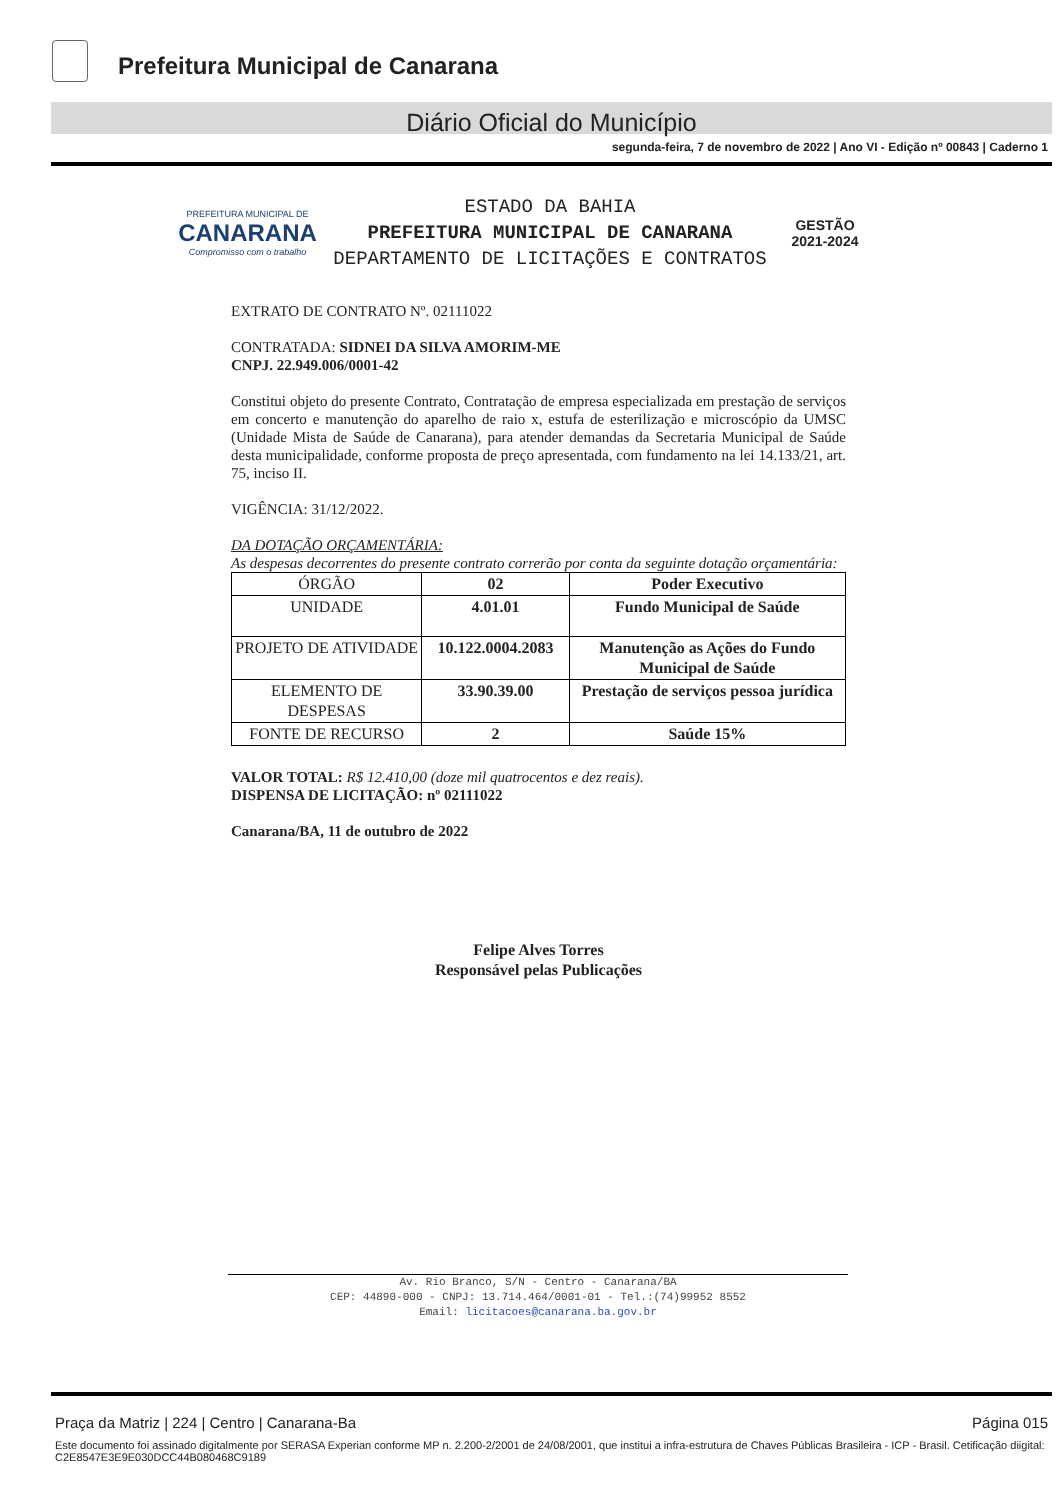Prefeitura Municipal de Canarana
Diário Oficial do Município
segunda-feira, 7 de novembro de 2022 | Ano VI - Edição nº 00843 | Caderno 1
PREFEITURA MUNICIPAL DE
CANARANA
Compromisso com o trabalho
ESTADO DA BAHIA
PREFEITURA MUNICIPAL DE CANARANA
DEPARTAMENTO DE LICITAÇÕES E CONTRATOS
GESTÃO
2021-2024
EXTRATO DE CONTRATO Nº. 02111022
CONTRATADA: SIDNEI DA SILVA AMORIM-ME
CNPJ. 22.949.006/0001-42
Constitui objeto do presente Contrato, Contratação de empresa especializada em prestação de serviços em concerto e manutenção do aparelho de raio x, estufa de esterilização e microscópio da UMSC (Unidade Mista de Saúde de Canarana), para atender demandas da Secretaria Municipal de Saúde desta municipalidade, conforme proposta de preço apresentada, com fundamento na lei 14.133/21, art. 75, inciso II.
VIGÊNCIA: 31/12/2022.
DA DOTAÇÃO ORÇAMENTÁRIA:
As despesas decorrentes do presente contrato correrão por conta da seguinte dotação orçamentária:
| ÓRGÃO | 02 | Poder Executivo |
| UNIDADE | 4.01.01 | Fundo Municipal de Saúde |
| PROJETO DE ATIVIDADE | 10.122.0004.2083 | Manutenção as Ações do Fundo Municipal de Saúde |
| ELEMENTO DE DESPESAS | 33.90.39.00 | Prestação de serviços pessoa jurídica |
| FONTE DE RECURSO | 2 | Saúde 15% |
VALOR TOTAL: R$ 12.410,00 (doze mil quatrocentos e dez reais).
DISPENSA DE LICITAÇÃO: nº 02111022
Canarana/BA, 11 de outubro de 2022
Felipe Alves Torres
Responsável pelas Publicações
Av. Rio Branco, S/N - Centro - Canarana/BA
CEP: 44890-000 - CNPJ: 13.714.464/0001-01 - Tel.:(74)99952 8552
Email: licitacoes@canarana.ba.gov.br
Praça da Matriz | 224 | Centro | Canarana-Ba Página 015
Este documento foi assinado digitalmente por SERASA Experian conforme MP n. 2.200-2/2001 de 24/08/2001, que institui a infra-estrutura de Chaves Públicas Brasileira - ICP - Brasil. Cetificação diigital: C2E8547E3E9E030DCC44B080468C9189